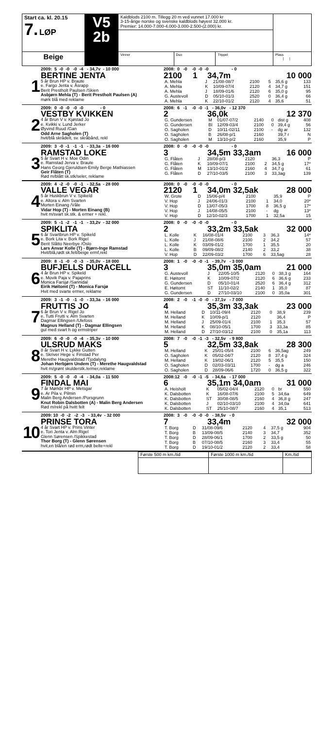| Start ca. kl. 20.15 7. LØP | V5 2b | Kaldblods 2100 m. Tillegg 20 m ved vunnet 17.000 kr 3-15-årige norske og svenske kaldblods høyest 32.000 kr. Premier: 14.000-7.000-4.000-3.000-2.500-(2.000) kr. | | | |
| Beige | | Vinner | Duo | Trippel | Plass / / |
1
2009: 5 -0 -0 -0 -4 - 34,7v - 10 000
BERTINE JENTA
5 år Brun HP v. Braute
e. Fargo Jenta v. Åsrapp
Berit Prestholt Paulsen /Skien
Asbjørn Mehla (T) - Berit Prestholt Paulsen (A)
mørk blå med reklame
2008: 0 -0 -0 -0 -0 - 0
2100 1 34,7m 10 000
| A. Mehla | J | 21/08-08/7 | 2100 | 5 | 35,6 g | 133 |
| A. Mehla | K | 10/09-07/4 | 2120 | 4 | 34,7 g | 151 |
| A. Mehla | J | 18/09-01/6 | 2120 | 6 | 35,0 g | 95 |
| G. Austevoll | D | 05/10-01/3 | 2520 | 0 | 36,4 g | 66 |
| A. Mehla | K | 22/10-01/2 | 2120 | 4 | 35,6 | 51 |
2
2009: 0 -0 -0 -0 -0 - 0
VESTBY KVIKKEN
4 år Brun V v. Kjøstad Jo
e. Kvikki v. Lund Jerker
Øyvind Ruud /Gan
Odd Arne Sagholen (T)
hvit/blå skrådelt, sv. skråbånd, rekl
2008: 6 -1 -0 -0 -1 - 36,0v - 12 370
2 36,0k 12 370
| G. Gundersen | M | 01/07-07/2 | 2140 | 0 | dist g | 408 |
| G. Gundersen | Bl | 12/09-03/4 | 2100 | 0 | 39,4 g | 56 |
| O. Sagholen | D | 10/11-02/11 | 2100 | - | dg ar | 132 |
| O. Sagholen | B | 26/08-p/1 | 2160 | | 39,7 r | N |
| O. Sagholen | M | 13/10-p/2 | 2160 | | 35,9 | P |
3
2009: 3 -0 -1 -1 -1 - 33,3a - 16 000
RAMSTAD LOKE
5 år Svart H v. Moe Odin
e. Ramstad Jerva v. Braute
Hans Georg Gjeruldsen-Emily Berge Mathiassen
Geir Flåten (T)
Rød m/blått sk.stk/seler, reklame
2008: 0 -0 -0 -0 -0 - 0
3 34,5m 33,3am 16 000
| G. Flåten | J | 28/08-p/3 | 2120 | | 36,3 | P |
| G. Flåten | K | 10/09-07/1 | 2100 | 2 | 34,5 g | 17* |
| G. Flåten | M | 13/10-01/2 | 2160 | 4 | 34,7 g | 61 |
| G. Flåten | D | 27/10-03/5 | 2100 | 3 | 33,3ag | 139 |
4
2009: 4 -2 -0 -0 -1 - 32,5a - 28 000
VALLE VEGAR
5 år Huskbrun V v. Spikeld
e. Altora v. Alm Svarten
Morten Einang /Våle
Vidar Hop (T) - Morten Einang (B)
hvit m/svart sk.stk. & ermer + rekl.
2008: 0 -0 -0 -0 -0 - 0
2120 1 34,0m 32,5ak 28 000
| W. Grote | D | 15/06-p/4 | 2100 | | 35,9 | P |
| V. Hop | J | 24/06-01/3 | 2100 | 1 | 34,0 | 20* |
| V. Hop | D | 13/07-05/3 | 1700 | 8 | 36,5 g | 17* |
| V. Hop | J | 14/08-05/5 | 2100 | - | dg | 13* |
| V. Hop | D | 12/10-02/3 | 1700 | 1 | 32,5a | 15 |
5
2009: 5 -1 -2 -1 -1 - 33,2v - 32 000
SPIKLITA
6 år Svartbrun HP v. Spikeld
e. Bork Lita v. Bork Rigel
Berit Slåtto Neerbye /Oslo
Lars Anvar Kolle (T) - Bjørn-Inge Ramstad
Hvit/blå,rødt sk.felt/beige ermf,rekl
2008: 0 -0 -0 -0 -0 - 0
2 33,2m 33,5ak 32 000
| L. Kolle | K | 16/08-01/4 | 2100 | 3 | 36,3 | 14* |
| L. Kolle | J | 21/08-08/6 | 2100 | 2 | 34,2 | 57 |
| L. Kolle | K | 03/09-01/2 | 1700 | 1 | 35,5 | 20 |
| L. Kolle | B | 09/09-08/2 | 2140 | 2 | 33,2 | 38 |
| V. Hop | D | 22/09-03/2 | 1700 | 6 | 33,5ag | 28 |
6
2009: 8 -1 -0 -0 -3 - 35,0v - 18 000
BUFJELLS DURACELL
4 år Brun HP v. Spikeld
e. Movik Paja v. Pajaprins
Monica Farsjø /Sannidal
Eirik Høitomt (T) - Monica Farsjø
Hvit med svarte ermer, reklame
2008: 1 -0 -0 -0 -1 - 39,7v - 3 000
3 35,0m 35,0am 21 000
| G. Austevoll | J | 22/05-10/5 | 2120 | 0 | 38,3 g | 164 |
| E. Høitomt | K | 10/09-07/2 | 2120 | 6 | 36,6 g | 233 |
| G. Gundersen | D | 05/10-01/4 | 2520 | 6 | 36,4 g | 312 |
| E. Høitomt | ST | 11/10-02/2 | 2140 | 1 | 35,0 | 87 |
| G. Gundersen | D | 27/10-03/10 | 2100 | 0 | 35,0a | 301 |
7
2009: 3 -1 -0 -1 -0 - 33,3a - 16 000
FRUTTIS JO
6 år Brun V v. Rigel Jo
e. Tutti Frutti v. Alm Svarten
Dagmar Ellingsen /Ulefoss
Magnus Helland (T) - Dagmar Ellingsen
gul med svart h og ermstriper
2008: 2 -0 -1 -0 -0 - 37,1v - 7 000
4 35,3m 33,3ak 23 000
| M. Helland | D | 10/11-09/4 | 2120 | 0 | 38,9 | 239 |
| M. Helland | K | 10/09-p/1 | 2120 | | 36,4 | P |
| M. Helland | J | 25/09-01/4 | 2100 | 1 | 35,3 | 57 |
| M. Helland | K | 08/10-05/1 | 1700 | 3 | 33,3a | 85 |
| M. Helland | D | 27/10-03/12 | 2100 | 0 | 35,1a | 113 |
8
2009: 6 -0 -0 -0 -4 - 35,3v - 10 000
ULSRUD MAKS
8 år Svart H v. Lykke Gutten
e. Skriver Hege v. Finstad Per
Merethe Haugvaldstad /Tjodalyng
Johan Herbjørn Undem (T) - Merethe Haugvaldstad
hvit m/grønt skulderstk./ermer,reklame
2008: 7 -0 -0 -1 -3 - 32,5v - 9 800
5 32,5m 33,8ak 28 300
| M. Helland | K | 25/01-05/4 | 2100 | 6 | 36,5ag | 249 |
| O. Sagholen | K | 05/02-04/7 | 2120 | 8 | 37,4 g | 324 |
| M. Helland | K | 19/02-06/1 | 2120 | 5 | 35,5 | 150 |
| O. Sagholen | D | 02/03-03/11 | 1700 | - | dg a | 246 |
| O. Sagholen | D | 28/09-06/6 | 1720 | 0 | 36,5 g | 322 |
9
2009: 5 -0 -0 -0 -4 - 34,0a - 11 500
FINDAL MAI
7 år Mørkbr HP v. Metsgar
e. Ar Pila v. Pilmin
Malin Berg Andersen /Porsgrunn
Knut Robin Dalsbotten (A) - Malin Berg Andersen
Rød m/rekl på hvitt felt
2008:12 -0 -0 -1 -5 - 34,6a - 17 000
6 35,1m 34,0am 31 000
| A. Heisholt | K | 05/02-04/4 | 2120 | 0 | br | 550 |
| K. Dalsbotten | K | 16/08-07/6 | 2100 | 5 | 34,6a | 649 |
| K. Dalsbotten | ST | 30/08-08/5 | 2160 | 4 | 36,8 g | 247 |
| K. Dalsbotten | J | 02/10-03/10 | 2100 | 4 | 34,0a | 641 |
| K. Dalsbotten | ST | 25/10-08/7 | 2160 | 4 | 35,1 | 513 |
10
2009: 10 -0 -2 -2 -3 - 33,4v - 32 000
PRINSE TORA
4 år Svart HP v. Prins Vinter
e. Tori Jenta v. Alm Rigel
Glenn Sørensen /Spikkestad
Thor Borg (T) - Glenn Sørensen
hvit,en blå/en rød erm,rødt belte+rekl
2008: 3 -0 -0 -0 -0 - 38,5v - 0
7 33,4m 32 000
| T. Borg | D | 31/08-09/6 | 2120 | 4 | 37,5 g | 904 |
| T. Borg | B | 13/09-08/5 | 2140 | 3 | 34,7 | 352 |
| T. Borg | D | 28/09-06/1 | 1700 | 2 | 33,5 g | 50 |
| T. Borg | B | 07/10-08/5 | 2160 | 3 | 33,4 | 55 |
| T. Borg | D | 19/10-01/2 | 2120 | 2 | 33,4 | 58 |
| Første 500 m km./tid | Første 1000 m km./tid | Km./tid |